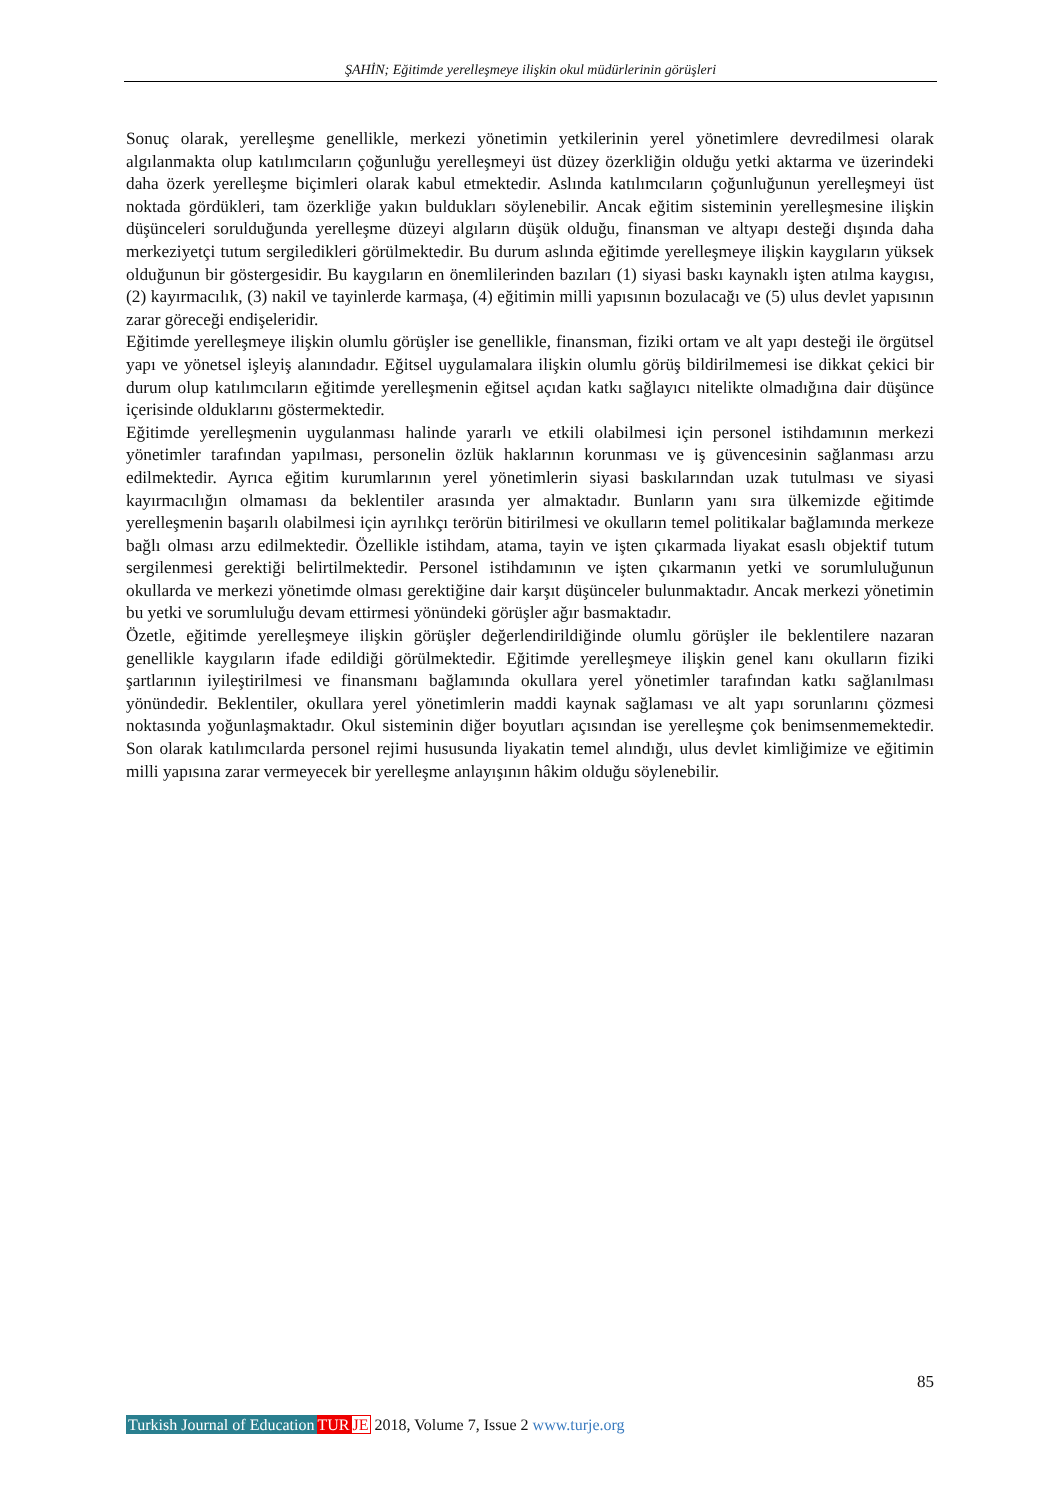ŞAHİN; Eğitimde yerelleşmeye ilişkin okul müdürlerinin görüşleri
Sonuç olarak, yerelleşme genellikle, merkezi yönetimin yetkilerinin yerel yönetimlere devredilmesi olarak algılanmakta olup katılımcıların çoğunluğu yerelleşmeyi üst düzey özerkliğin olduğu yetki aktarma ve üzerindeki daha özerk yerelleşme biçimleri olarak kabul etmektedir. Aslında katılımcıların çoğunluğunun yerelleşmeyi üst noktada gördükleri, tam özerkliğe yakın buldukları söylenebilir. Ancak eğitim sisteminin yerelleşmesine ilişkin düşünceleri sorulduğunda yerelleşme düzeyi algıların düşük olduğu, finansman ve altyapı desteği dışında daha merkeziyetçi tutum sergiledikleri görülmektedir. Bu durum aslında eğitimde yerelleşmeye ilişkin kaygıların yüksek olduğunun bir göstergesidir. Bu kaygıların en önemlilerinden bazıları (1) siyasi baskı kaynaklı işten atılma kaygısı, (2) kayırmacılık, (3) nakil ve tayinlerde karmaşa, (4) eğitimin milli yapısının bozulacağı ve (5) ulus devlet yapısının zarar göreceği endişeleridir.
Eğitimde yerelleşmeye ilişkin olumlu görüşler ise genellikle, finansman, fiziki ortam ve alt yapı desteği ile örgütsel yapı ve yönetsel işleyiş alanındadır. Eğitsel uygulamalara ilişkin olumlu görüş bildirilmemesi ise dikkat çekici bir durum olup katılımcıların eğitimde yerelleşmenin eğitsel açıdan katkı sağlayıcı nitelikte olmadığına dair düşünce içerisinde olduklarını göstermektedir.
Eğitimde yerelleşmenin uygulanması halinde yararlı ve etkili olabilmesi için personel istihdamının merkezi yönetimler tarafından yapılması, personelin özlük haklarının korunması ve iş güvencesinin sağlanması arzu edilmektedir. Ayrıca eğitim kurumlarının yerel yönetimlerin siyasi baskılarından uzak tutulması ve siyasi kayırmacılığın olmaması da beklentiler arasında yer almaktadır. Bunların yanı sıra ülkemizde eğitimde yerelleşmenin başarılı olabilmesi için ayrılıkçı terörün bitirilmesi ve okulların temel politikalar bağlamında merkeze bağlı olması arzu edilmektedir. Özellikle istihdam, atama, tayin ve işten çıkarmada liyakat esaslı objektif tutum sergilenmesi gerektiği belirtilmektedir. Personel istihdamının ve işten çıkarmanın yetki ve sorumluluğunun okullarda ve merkezi yönetimde olması gerektiğine dair karşıt düşünceler bulunmaktadır. Ancak merkezi yönetimin bu yetki ve sorumluluğu devam ettirmesi yönündeki görüşler ağır basmaktadır.
Özetle, eğitimde yerelleşmeye ilişkin görüşler değerlendirildiğinde olumlu görüşler ile beklentilere nazaran genellikle kaygıların ifade edildiği görülmektedir. Eğitimde yerelleşmeye ilişkin genel kanı okulların fiziki şartlarının iyileştirilmesi ve finansmanı bağlamında okullara yerel yönetimler tarafından katkı sağlanılması yönündedir. Beklentiler, okullara yerel yönetimlerin maddi kaynak sağlaması ve alt yapı sorunlarını çözmesi noktasında yoğunlaşmaktadır. Okul sisteminin diğer boyutları açısından ise yerelleşme çok benimsenmemektedir. Son olarak katılımcılarda personel rejimi hususunda liyakatin temel alındığı, ulus devlet kimliğimize ve eğitimin milli yapısına zarar vermeyecek bir yerelleşme anlayışının hâkim olduğu söylenebilir.
85
Turkish Journal of Education TUR JE 2018, Volume 7, Issue 2 www.turje.org